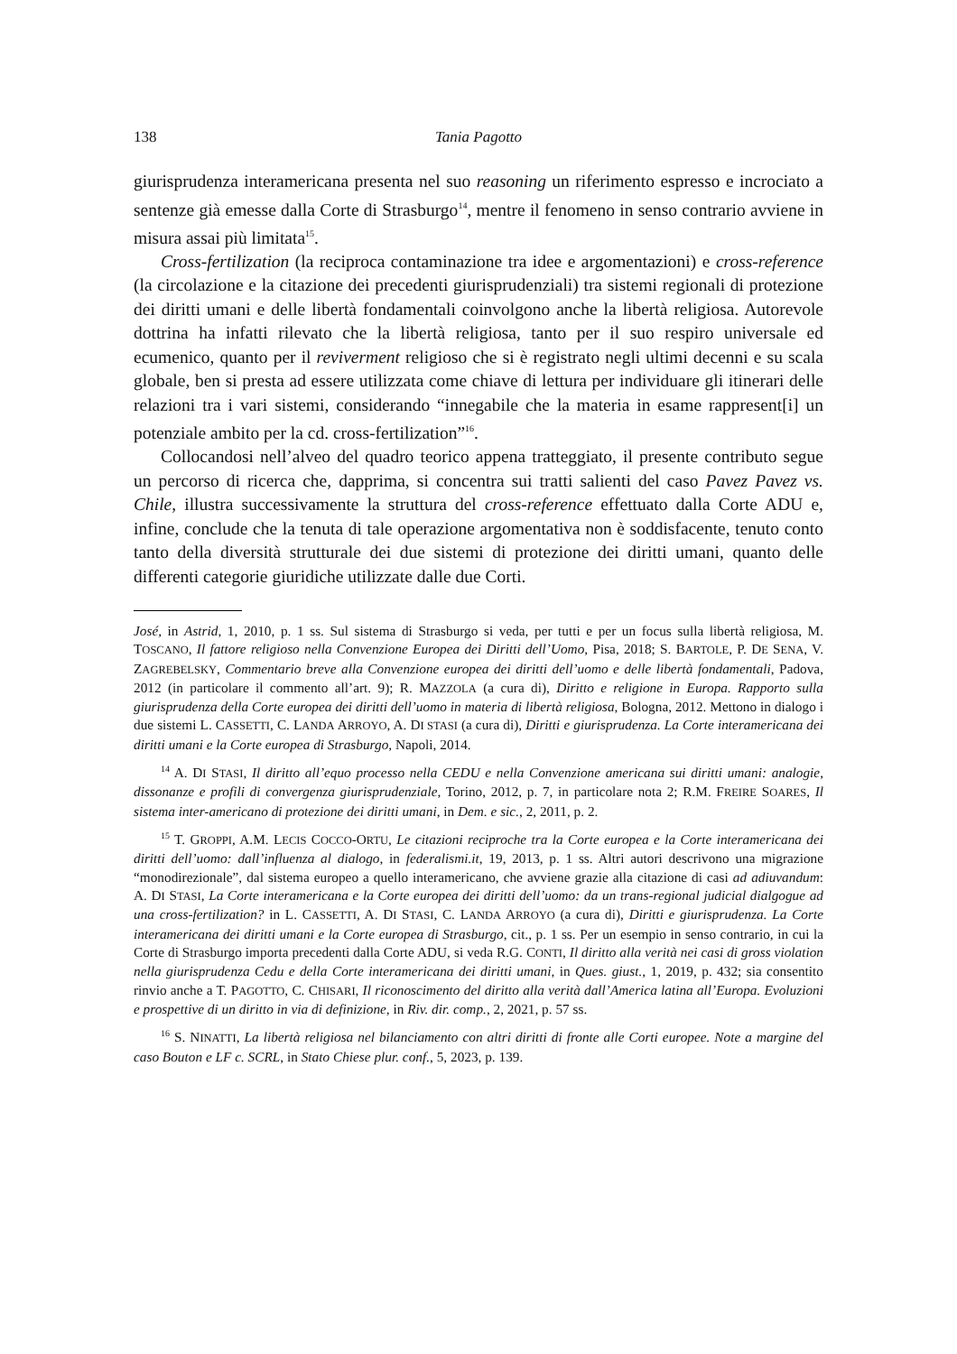138 Tania Pagotto
giurisprudenza interamericana presenta nel suo reasoning un riferimento espresso e incrociato a sentenze già emesse dalla Corte di Strasburgo<sup>14</sup>, mentre il fenomeno in senso contrario avviene in misura assai più limitata<sup>15</sup>.
Cross-fertilization (la reciproca contaminazione tra idee e argomentazioni) e cross-reference (la circolazione e la citazione dei precedenti giurisprudenziali) tra sistemi regionali di protezione dei diritti umani e delle libertà fondamentali coinvolgono anche la libertà religiosa. Autorevole dottrina ha infatti rilevato che la libertà religiosa, tanto per il suo respiro universale ed ecumenico, quanto per il reviverment religioso che si è registrato negli ultimi decenni e su scala globale, ben si presta ad essere utilizzata come chiave di lettura per individuare gli itinerari delle relazioni tra i vari sistemi, considerando “innegabile che la materia in esame rappresent[i] un potenziale ambito per la cd. cross-fertilization”<sup>16</sup>.
Collocandosi nell’alveo del quadro teorico appena tratteggiato, il presente contributo segue un percorso di ricerca che, dapprima, si concentra sui tratti salienti del caso Pavez Pavez vs. Chile, illustra successivamente la struttura del cross-reference effettuato dalla Corte ADU e, infine, conclude che la tenuta di tale operazione argomentativa non è soddisfacente, tenuto conto tanto della diversità strutturale dei due sistemi di protezione dei diritti umani, quanto delle differenti categorie giuridiche utilizzate dalle due Corti.
José, in Astrid, 1, 2010, p. 1 ss. Sul sistema di Strasburgo si veda, per tutti e per un focus sulla libertà religiosa, M. TOSCANO, Il fattore religioso nella Convenzione Europea dei Diritti dell’Uomo, Pisa, 2018; S. BARTOLE, P. DE SENA, V. ZAGREBELSKY, Commentario breve alla Convenzione europea dei diritti dell’uomo e delle libertà fondamentali, Padova, 2012 (in particolare il commento all’art. 9); R. MAZZOLA (a cura di), Diritto e religione in Europa. Rapporto sulla giurisprudenza della Corte europea dei diritti dell’uomo in materia di libertà religiosa, Bologna, 2012. Mettono in dialogo i due sistemi L. CASSETTI, C. LANDA ARROYO, A. DI STASI (a cura di), Diritti e giurisprudenza. La Corte interamericana dei diritti umani e la Corte europea di Strasburgo, Napoli, 2014.
<sup>14</sup> A. DI STASI, Il diritto all’equo processo nella CEDU e nella Convenzione americana sui diritti umani: analogie, dissonanze e profili di convergenza giurisprudenziale, Torino, 2012, p. 7, in particolare nota 2; R.M. FREIRE SOARES, Il sistema inter-americano di protezione dei diritti umani, in Dem. e sic., 2, 2011, p. 2.
<sup>15</sup> T. GROPPI, A.M. LECIS COCCO-ORTU, Le citazioni reciproche tra la Corte europea e la Corte interamericana dei diritti dell’uomo: dall’influenza al dialogo, in federalismi.it, 19, 2013, p. 1 ss. Altri autori descrivono una migrazione “monodirezionale”, dal sistema europeo a quello interamericano, che avviene grazie alla citazione di casi ad adiuvandum: A. DI STASI, La Corte interamericana e la Corte europea dei diritti dell’uomo: da un trans-regional judicial dialgogue ad una cross-fertilization? in L. CASSETTI, A. DI STASI, C. LANDA ARROYO (a cura di), Diritti e giurisprudenza. La Corte interamericana dei diritti umani e la Corte europea di Strasburgo, cit., p. 1 ss. Per un esempio in senso contrario, in cui la Corte di Strasburgo importa precedenti dalla Corte ADU, si veda R.G. CONTI, Il diritto alla verità nei casi di gross violation nella giurisprudenza Cedu e della Corte interamericana dei diritti umani, in Ques. giust., 1, 2019, p. 432; sia consentito rinvio anche a T. PAGOTTO, C. CHISARI, Il riconoscimento del diritto alla verità dall’America latina all’Europa. Evoluzioni e prospettive di un diritto in via di definizione, in Riv. dir. comp., 2, 2021, p. 57 ss.
<sup>16</sup> S. NINATTI, La libertà religiosa nel bilanciamento con altri diritti di fronte alle Corti europee. Note a margine del caso Bouton e LF c. SCRL, in Stato Chiese plur. conf., 5, 2023, p. 139.